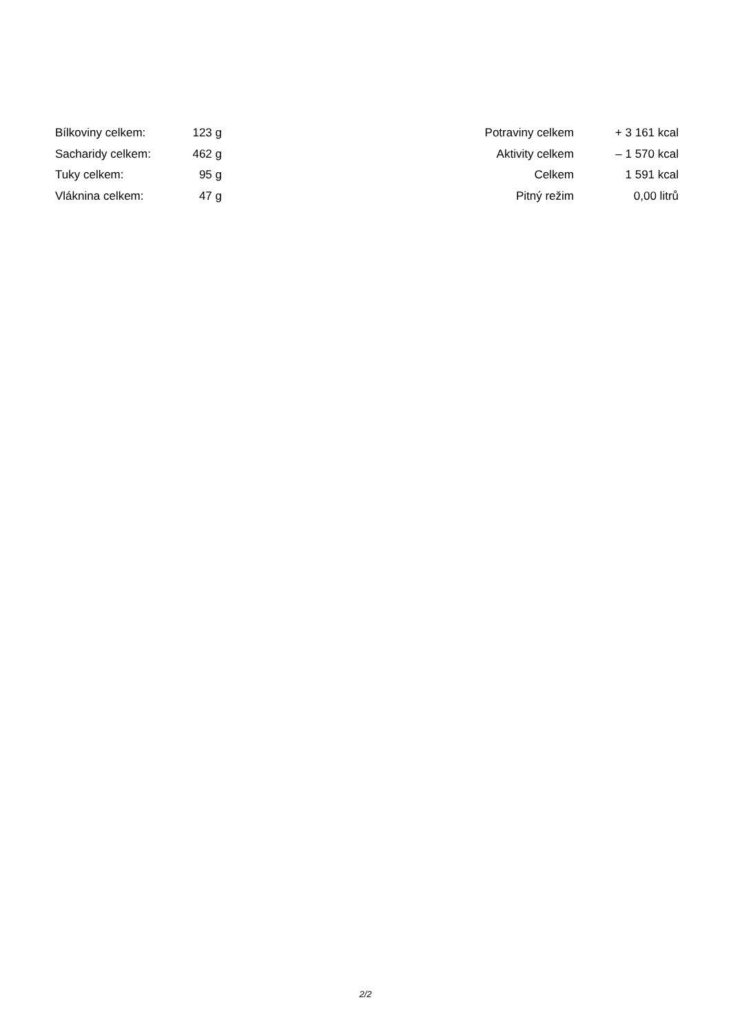| Bílkoviny celkem: | 123 g |
| Sacharidy celkem: | 462 g |
| Tuky celkem: | 95 g |
| Vláknina celkem: | 47 g |
| Potraviny celkem | + 3 161 kcal |
| Aktivity celkem | – 1 570 kcal |
| Celkem | 1 591 kcal |
| Pitný režim | 0,00 litrů |
2/2